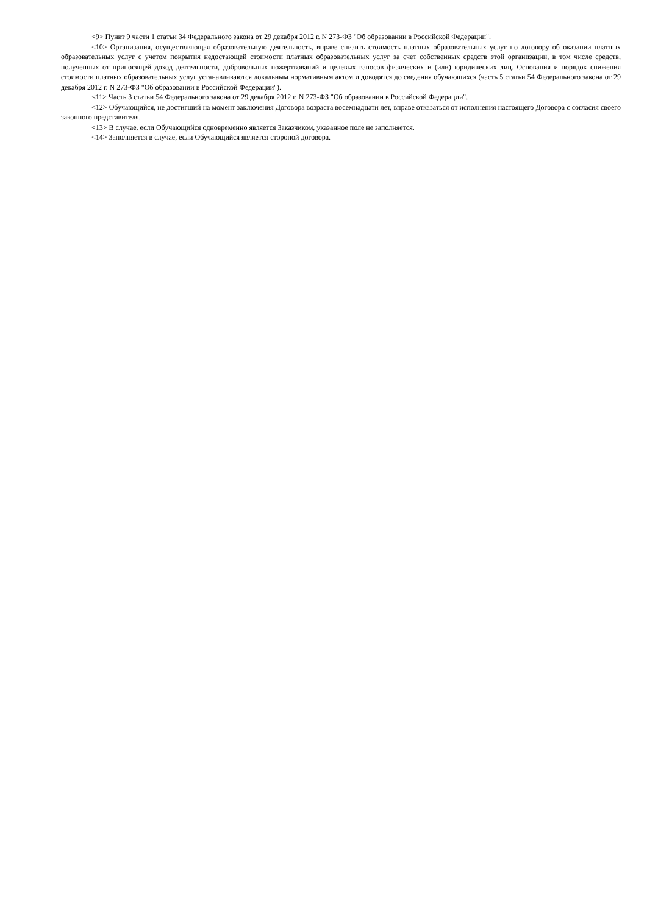<9> Пункт 9 части 1 статьи 34 Федерального закона от 29 декабря 2012 г. N 273-ФЗ "Об образовании в Российской Федерации".
<10> Организация, осуществляющая образовательную деятельность, вправе снизить стоимость платных образовательных услуг по договору об оказании платных образовательных услуг с учетом покрытия недостающей стоимости платных образовательных услуг за счет собственных средств этой организации, в том числе средств, полученных от приносящей доход деятельности, добровольных пожертвований и целевых взносов физических и (или) юридических лиц. Основания и порядок снижения стоимости платных образовательных услуг устанавливаются локальным нормативным актом и доводятся до сведения обучающихся (часть 5 статьи 54 Федерального закона от 29 декабря 2012 г. N 273-ФЗ "Об образовании в Российской Федерации").
<11> Часть 3 статьи 54 Федерального закона от 29 декабря 2012 г. N 273-ФЗ "Об образовании в Российской Федерации".
<12> Обучающийся, не достигший на момент заключения Договора возраста восемнадцати лет, вправе отказаться от исполнения настоящего Договора с согласия своего законного представителя.
<13> В случае, если Обучающийся одновременно является Заказчиком, указанное поле не заполняется.
<14> Заполняется в случае, если Обучающийся является стороной договора.